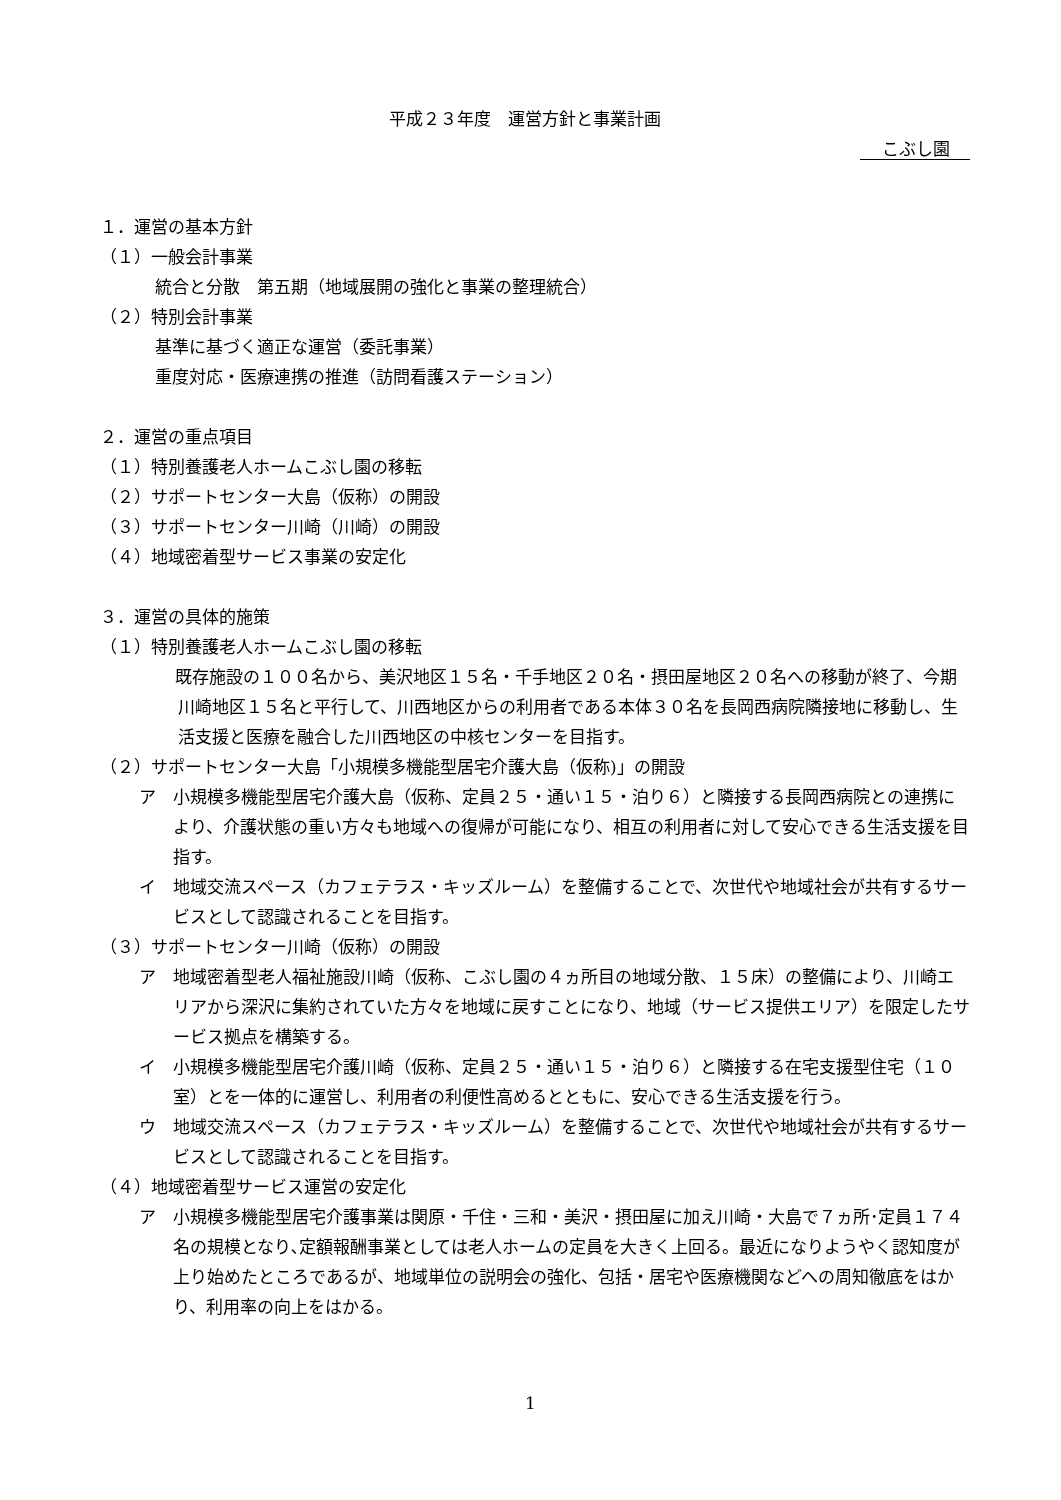平成２３年度　運営方針と事業計画
こぶし園
１．運営の基本方針
（１）一般会計事業
統合と分散　第五期（地域展開の強化と事業の整理統合）
（２）特別会計事業
基準に基づく適正な運営（委託事業）
重度対応・医療連携の推進（訪問看護ステーション）
２．運営の重点項目
（１）特別養護老人ホームこぶし園の移転
（２）サポートセンター大島（仮称）の開設
（３）サポートセンター川崎（川崎）の開設
（４）地域密着型サービス事業の安定化
３．運営の具体的施策
（１）特別養護老人ホームこぶし園の移転
既存施設の１００名から、美沢地区１５名・千手地区２０名・摂田屋地区２０名への移動が終了、今期川崎地区１５名と平行して、川西地区からの利用者である本体３０名を長岡西病院隣接地に移動し、生活支援と医療を融合した川西地区の中核センターを目指す。
（２）サポートセンター大島「小規模多機能型居宅介護大島（仮称)」の開設
ア　小規模多機能型居宅介護大島（仮称、定員２５・通い１５・泊り６）と隣接する長岡西病院との連携により、介護状態の重い方々も地域への復帰が可能になり、相互の利用者に対して安心できる生活支援を目指す。
イ　地域交流スペース（カフェテラス・キッズルーム）を整備することで、次世代や地域社会が共有するサービスとして認識されることを目指す。
（３）サポートセンター川崎（仮称）の開設
ア　地域密着型老人福祉施設川崎（仮称、こぶし園の４ヵ所目の地域分散、１５床）の整備により、川崎エリアから深沢に集約されていた方々を地域に戻すことになり、地域（サービス提供エリア）を限定したサービス拠点を構築する。
イ　小規模多機能型居宅介護川崎（仮称、定員２５・通い１５・泊り６）と隣接する在宅支援型住宅（１０室）とを一体的に運営し、利用者の利便性高めるとともに、安心できる生活支援を行う。
ウ　地域交流スペース（カフェテラス・キッズルーム）を整備することで、次世代や地域社会が共有するサービスとして認識されることを目指す。
（４）地域密着型サービス運営の安定化
ア　小規模多機能型居宅介護事業は関原・千住・三和・美沢・摂田屋に加え川崎・大島で７ヵ所･定員１７４名の規模となり､定額報酬事業としては老人ホームの定員を大きく上回る。最近になりようやく認知度が上り始めたところであるが、地域単位の説明会の強化、包括・居宅や医療機関などへの周知徹底をはかり、利用率の向上をはかる。
1